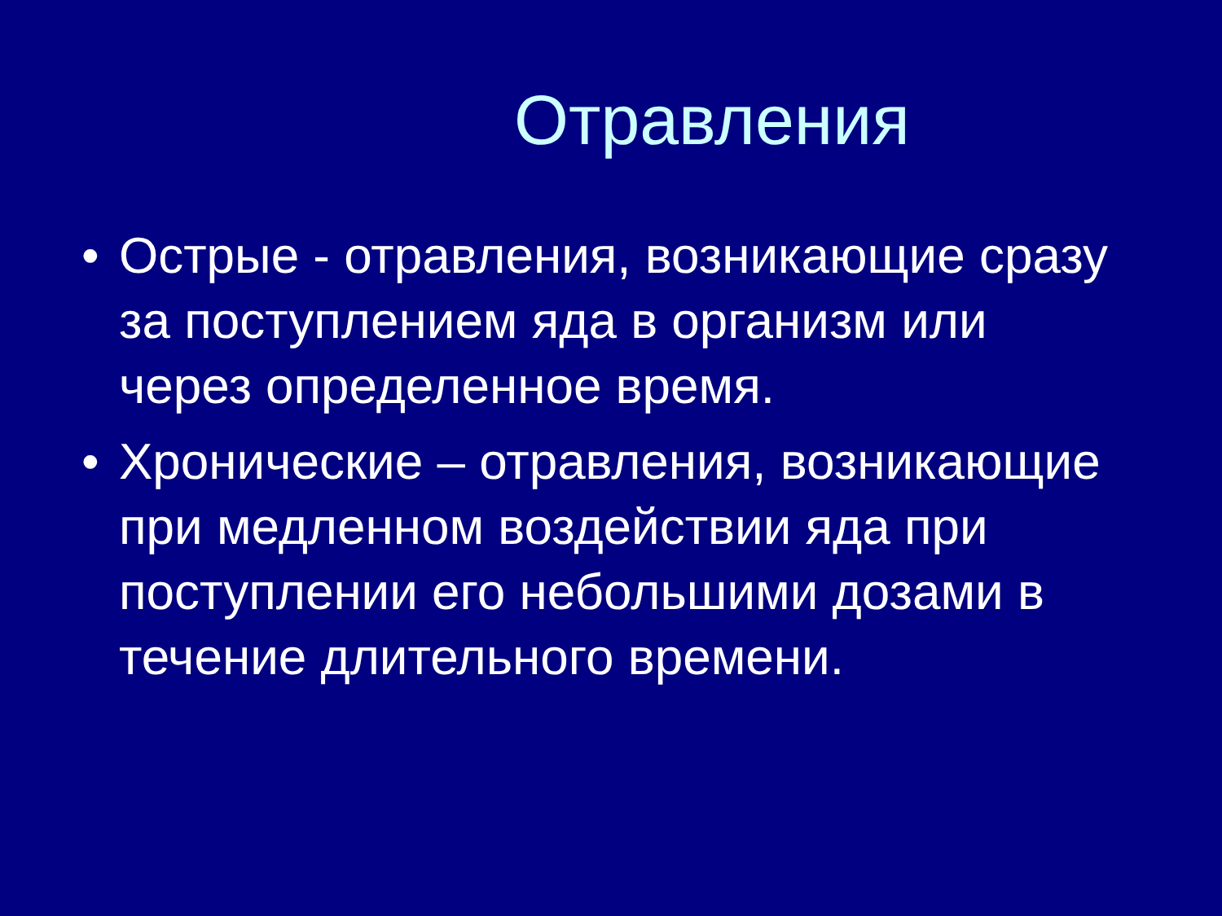Отравления
• Острые - отравления, возникающие сразу за поступлением яда в организм или через определенное время.
• Хронические – отравления, возникающие при медленном воздействии яда при поступлении его небольшими дозами в течение длительного времени.